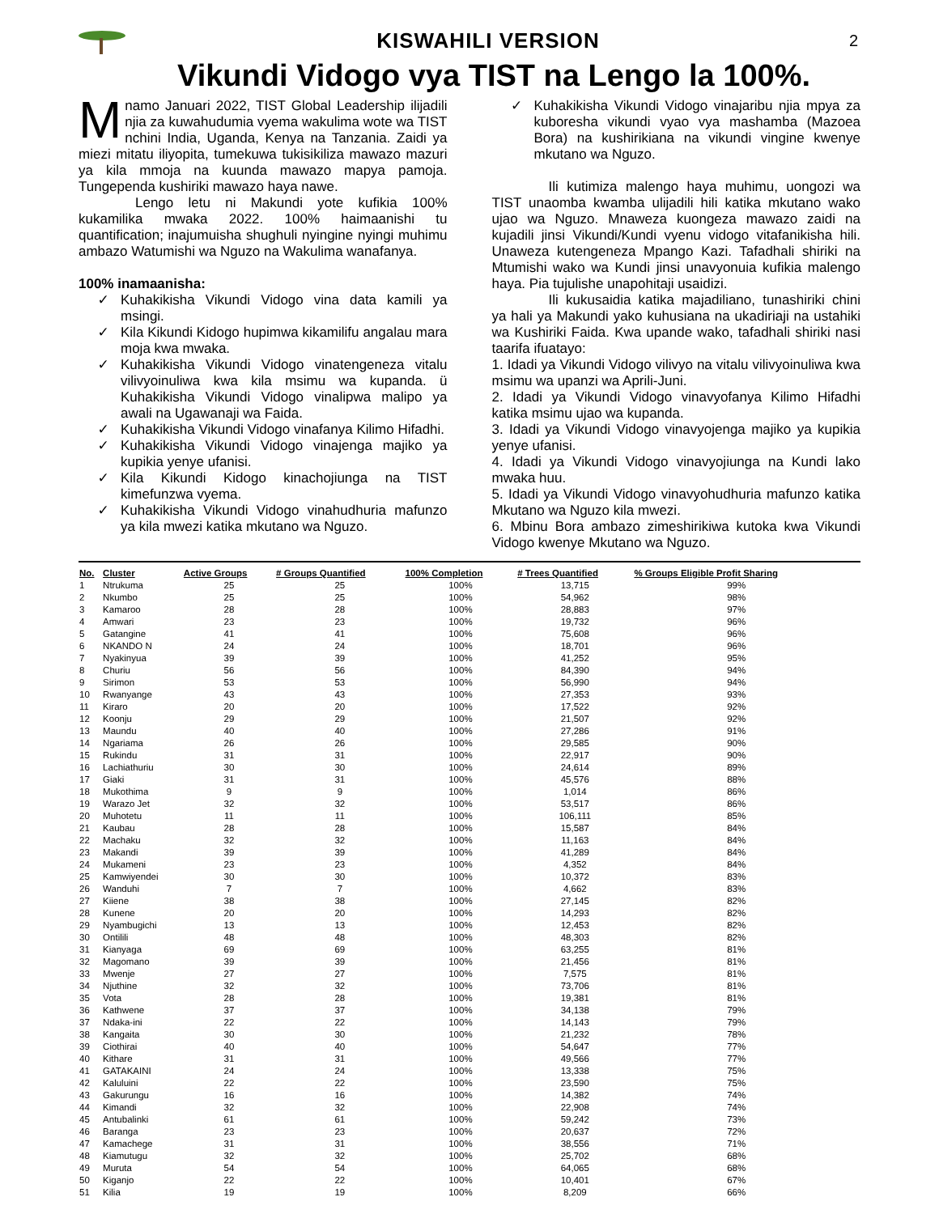KISWAHILI VERSION
2
Vikundi Vidogo vya TIST na Lengo la 100%.
Mnamo Januari 2022, TIST Global Leadership ilijadili njia za kuwahudumia vyema wakulima wote wa TIST nchini India, Uganda, Kenya na Tanzania. Zaidi ya miezi mitatu iliyopita, tumekuwa tukisikiliza mawazo mazuri ya kila mmoja na kuunda mawazo mapya pamoja. Tungependa kushiriki mawazo haya nawe.
Lengo letu ni Makundi yote kufikia 100% kukamilika mwaka 2022. 100% haimaanishi tu quantification; inajumuisha shughuli nyingine nyingi muhimu ambazo Watumishi wa Nguzo na Wakulima wanafanya.
100% inamaanisha:
Kuhakikisha Vikundi Vidogo vina data kamili ya msingi.
Kila Kikundi Kidogo hupimwa kikamilifu angalau mara moja kwa mwaka.
Kuhakikisha Vikundi Vidogo vinatengeneza vitalu vilivyoinuliwa kwa kila msimu wa kupanda. ü Kuhakikisha Vikundi Vidogo vinalipwa malipo ya awali na Ugawanaji wa Faida.
Kuhakikisha Vikundi Vidogo vinafanya Kilimo Hifadhi.
Kuhakikisha Vikundi Vidogo vinajenga majiko ya kupikia yenye ufanisi.
Kila Kikundi Kidogo kinachojiunga na TIST kimefunzwa vyema.
Kuhakikisha Vikundi Vidogo vinahudhuria mafunzo ya kila mwezi katika mkutano wa Nguzo.
Kuhakikisha Vikundi Vidogo vinajaribu njia mpya za kuboresha vikundi vyao vya mashamba (Mazoea Bora) na kushirikiana na vikundi vingine kwenye mkutano wa Nguzo.
Ili kutimiza malengo haya muhimu, uongozi wa TIST unaomba kwamba ulijadili hili katika mkutano wako ujao wa Nguzo. Mnaweza kuongeza mawazo zaidi na kujadili jinsi Vikundi/Kundi vyenu vidogo vitafanikisha hili. Unaweza kutengeneza Mpango Kazi. Tafadhali shiriki na Mtumishi wako wa Kundi jinsi unavyonuia kufikia malengo haya. Pia tujulishe unapohitaji usaidizi.
Ili kukusaidia katika majadiliano, tunashiriki chini ya hali ya Makundi yako kuhusiana na ukadiriaji na ustahiki wa Kushiriki Faida. Kwa upande wako, tafadhali shiriki nasi taarifa ifuatayo:
1. Idadi ya Vikundi Vidogo vilivyo na vitalu vilivyoinuliwa kwa msimu wa upanzi wa Aprili-Juni.
2. Idadi ya Vikundi Vidogo vinavyofanya Kilimo Hifadhi katika msimu ujao wa kupanda.
3. Idadi ya Vikundi Vidogo vinavyojenga majiko ya kupikia yenye ufanisi.
4. Idadi ya Vikundi Vidogo vinavyojiunga na Kundi lako mwaka huu.
5. Idadi ya Vikundi Vidogo vinavyohudhuria mafunzo katika Mkutano wa Nguzo kila mwezi.
6. Mbinu Bora ambazo zimeshirikiwa kutoka kwa Vikundi Vidogo kwenye Mkutano wa Nguzo.
| No. | Cluster | Active Groups | # Groups Quantified | 100% Completion | # Trees Quantified | % Groups Eligible Profit Sharing |
| --- | --- | --- | --- | --- | --- | --- |
| 1 | Ntrukuma | 25 | 25 | 100% | 13,715 | 99% |
| 2 | Nkumbo | 25 | 25 | 100% | 54,962 | 98% |
| 3 | Kamaroo | 28 | 28 | 100% | 28,883 | 97% |
| 4 | Amwari | 23 | 23 | 100% | 19,732 | 96% |
| 5 | Gatangine | 41 | 41 | 100% | 75,608 | 96% |
| 6 | NKANDO N | 24 | 24 | 100% | 18,701 | 96% |
| 7 | Nyakinyua | 39 | 39 | 100% | 41,252 | 95% |
| 8 | Churiu | 56 | 56 | 100% | 84,390 | 94% |
| 9 | Sirimon | 53 | 53 | 100% | 56,990 | 94% |
| 10 | Rwanyange | 43 | 43 | 100% | 27,353 | 93% |
| 11 | Kiraro | 20 | 20 | 100% | 17,522 | 92% |
| 12 | Koonju | 29 | 29 | 100% | 21,507 | 92% |
| 13 | Maundu | 40 | 40 | 100% | 27,286 | 91% |
| 14 | Ngariama | 26 | 26 | 100% | 29,585 | 90% |
| 15 | Rukindu | 31 | 31 | 100% | 22,917 | 90% |
| 16 | Lachiathuriu | 30 | 30 | 100% | 24,614 | 89% |
| 17 | Giaki | 31 | 31 | 100% | 45,576 | 88% |
| 18 | Mukothima | 9 | 9 | 100% | 1,014 | 86% |
| 19 | Warazo Jet | 32 | 32 | 100% | 53,517 | 86% |
| 20 | Muhotetu | 11 | 11 | 100% | 106,111 | 85% |
| 21 | Kaubau | 28 | 28 | 100% | 15,587 | 84% |
| 22 | Machaku | 32 | 32 | 100% | 11,163 | 84% |
| 23 | Makandi | 39 | 39 | 100% | 41,289 | 84% |
| 24 | Mukameni | 23 | 23 | 100% | 4,352 | 84% |
| 25 | Kamwiyendei | 30 | 30 | 100% | 10,372 | 83% |
| 26 | Wanduhi | 7 | 7 | 100% | 4,662 | 83% |
| 27 | Kiiene | 38 | 38 | 100% | 27,145 | 82% |
| 28 | Kunene | 20 | 20 | 100% | 14,293 | 82% |
| 29 | Nyambugichi | 13 | 13 | 100% | 12,453 | 82% |
| 30 | Ontilili | 48 | 48 | 100% | 48,303 | 82% |
| 31 | Kianyaga | 69 | 69 | 100% | 63,255 | 81% |
| 32 | Magomano | 39 | 39 | 100% | 21,456 | 81% |
| 33 | Mwenje | 27 | 27 | 100% | 7,575 | 81% |
| 34 | Njuthine | 32 | 32 | 100% | 73,706 | 81% |
| 35 | Vota | 28 | 28 | 100% | 19,381 | 81% |
| 36 | Kathwene | 37 | 37 | 100% | 34,138 | 79% |
| 37 | Ndaka-ini | 22 | 22 | 100% | 14,143 | 79% |
| 38 | Kangaita | 30 | 30 | 100% | 21,232 | 78% |
| 39 | Ciothirai | 40 | 40 | 100% | 54,647 | 77% |
| 40 | Kithare | 31 | 31 | 100% | 49,566 | 77% |
| 41 | GATAKAINI | 24 | 24 | 100% | 13,338 | 75% |
| 42 | Kaluluini | 22 | 22 | 100% | 23,590 | 75% |
| 43 | Gakurungu | 16 | 16 | 100% | 14,382 | 74% |
| 44 | Kimandi | 32 | 32 | 100% | 22,908 | 74% |
| 45 | Antubalinki | 61 | 61 | 100% | 59,242 | 73% |
| 46 | Baranga | 23 | 23 | 100% | 20,637 | 72% |
| 47 | Kamachege | 31 | 31 | 100% | 38,556 | 71% |
| 48 | Kiamutugu | 32 | 32 | 100% | 25,702 | 68% |
| 49 | Muruta | 54 | 54 | 100% | 64,065 | 68% |
| 50 | Kiganjo | 22 | 22 | 100% | 10,401 | 67% |
| 51 | Kilia | 19 | 19 | 100% | 8,209 | 66% |